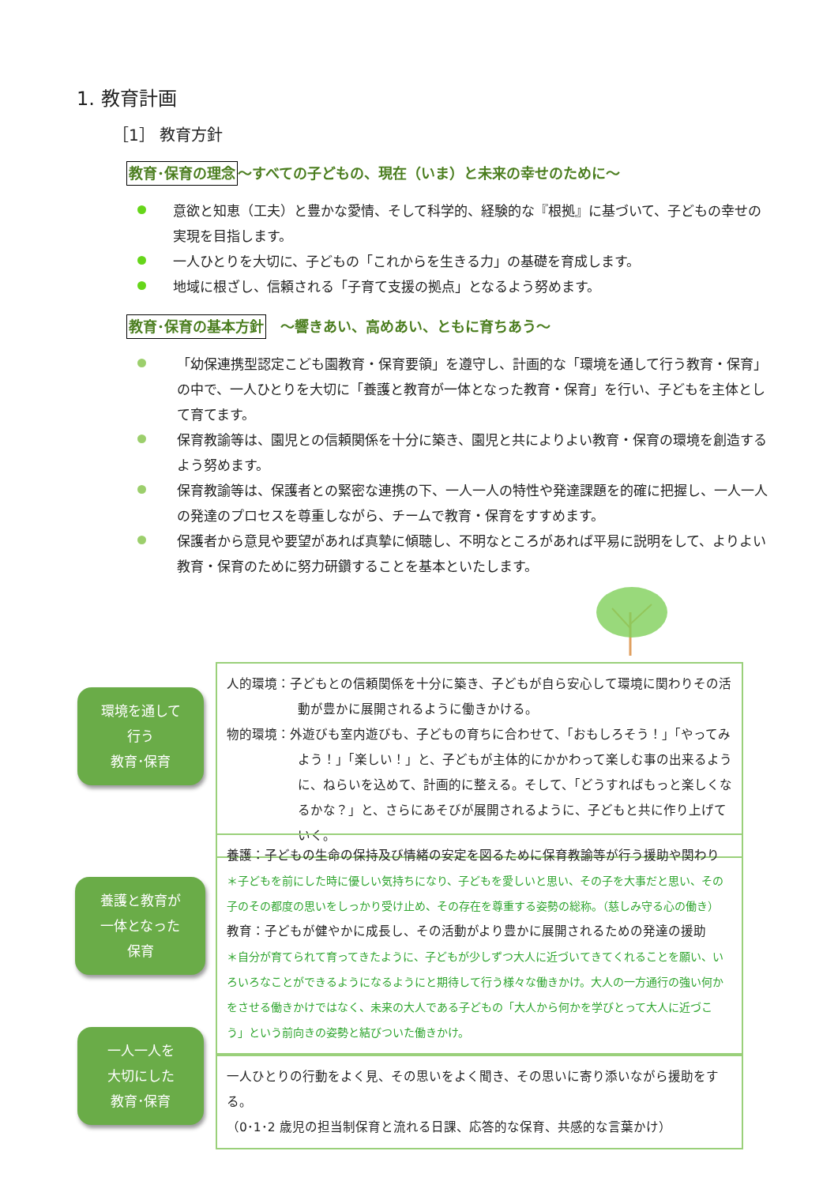1. 教育計画
［1］ 教育方針
教育･保育の理念～すべての子どもの、現在（いま）と未来の幸せのために～
意欲と知恵（工夫）と豊かな愛情、そして科学的、経験的な『根拠』に基づいて、子どもの幸せの実現を目指します。
一人ひとりを大切に、子どもの「これからを生きる力」の基礎を育成します。
地域に根ざし、信頼される「子育て支援の拠点」となるよう努めます。
教育･保育の基本方針　～響きあい、高めあい、ともに育ちあう～
「幼保連携型認定こども園教育・保育要領」を遵守し、計画的な「環境を通して行う教育・保育」の中で、一人ひとりを大切に「養護と教育が一体となった教育・保育」を行い、子どもを主体として育てます。
保育教諭等は、園児との信頼関係を十分に築き、園児と共によりよい教育・保育の環境を創造するよう努めます。
保育教諭等は、保護者との緊密な連携の下、一人一人の特性や発達課題を的確に把握し、一人一人の発達のプロセスを尊重しながら、チームで教育・保育をすすめます。
保護者から意見や要望があれば真摯に傾聴し、不明なところがあれば平易に説明をして、よりよい教育・保育のために努力研鑽することを基本といたします。
環境を通して
行う
教育･保育
人的環境：子どもとの信頼関係を十分に築き、子どもが自ら安心して環境に関わりその活動が豊かに展開されるように働きかける。
物的環境：外遊びも室内遊びも、子どもの育ちに合わせて、「おもしろそう！」「やってみよう！」「楽しい！」と、子どもが主体的にかかわって楽しむ事の出来るように、ねらいを込めて、計画的に整える。そして、「どうすればもっと楽しくなるかな？」と、さらにあそびが展開されるように、子どもと共に作り上げていく。
養護と教育が
一体となった
保育
養護：子どもの生命の保持及び情緒の安定を図るために保育教諭等が行う援助や関わり
＊子どもを前にした時に優しい気持ちになり、子どもを愛しいと思い、その子を大事だと思い、その子のその都度の思いをしっかり受け止め、その存在を尊重する姿勢の総称。（慈しみ守る心の働き）
教育：子どもが健やかに成長し、その活動がより豊かに展開されるための発達の援助
＊自分が育てられて育ってきたように、子どもが少しずつ大人に近づいてきてくれることを願い、いろいろなことができるようになるようにと期待して行う様々な働きかけ。大人の一方通行の強い何かをさせる働きかけではなく、未来の大人である子どもの「大人から何かを学びとって大人に近づこう」という前向きの姿勢と結びついた働きかけ。
一人一人を
大切にした
教育･保育
一人ひとりの行動をよく見、その思いをよく聞き、その思いに寄り添いながら援助をする。
（0･1･2 歳児の担当制保育と流れる日課、応答的な保育、共感的な言葉かけ）